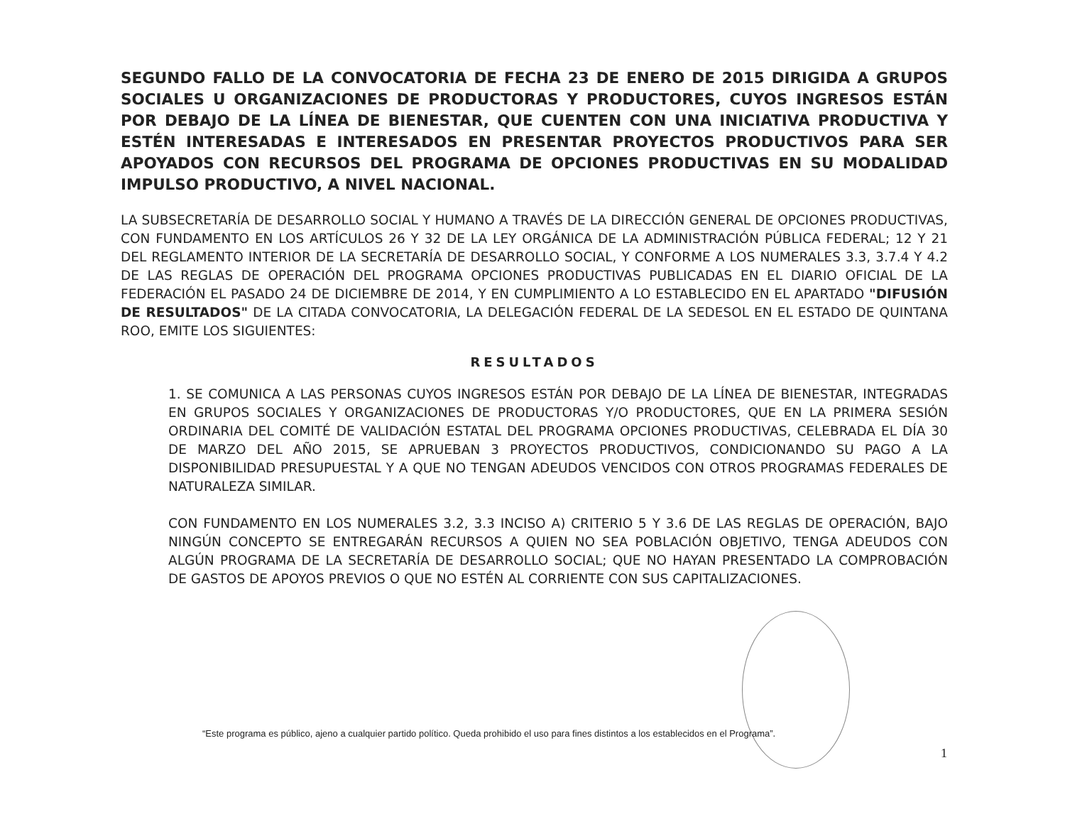SEGUNDO FALLO DE LA CONVOCATORIA DE FECHA 23 DE ENERO DE 2015 DIRIGIDA A GRUPOS SOCIALES U ORGANIZACIONES DE PRODUCTORAS Y PRODUCTORES, CUYOS INGRESOS ESTÁN POR DEBAJO DE LA LÍNEA DE BIENESTAR, QUE CUENTEN CON UNA INICIATIVA PRODUCTIVA Y ESTÉN INTERESADAS E INTERESADOS EN PRESENTAR PROYECTOS PRODUCTIVOS PARA SER APOYADOS CON RECURSOS DEL PROGRAMA DE OPCIONES PRODUCTIVAS EN SU MODALIDAD IMPULSO PRODUCTIVO, A NIVEL NACIONAL.
LA SUBSECRETARÍA DE DESARROLLO SOCIAL Y HUMANO A TRAVÉS DE LA DIRECCIÓN GENERAL DE OPCIONES PRODUCTIVAS, CON FUNDAMENTO EN LOS ARTÍCULOS 26 Y 32 DE LA LEY ORGÁNICA DE LA ADMINISTRACIÓN PÚBLICA FEDERAL; 12 Y 21 DEL REGLAMENTO INTERIOR DE LA SECRETARÍA DE DESARROLLO SOCIAL, Y CONFORME A LOS NUMERALES 3.3, 3.7.4 Y 4.2 DE LAS REGLAS DE OPERACIÓN DEL PROGRAMA OPCIONES PRODUCTIVAS PUBLICADAS EN EL DIARIO OFICIAL DE LA FEDERACIÓN EL PASADO 24 DE DICIEMBRE DE 2014, Y EN CUMPLIMIENTO A LO ESTABLECIDO EN EL APARTADO "DIFUSIÓN DE RESULTADOS" DE LA CITADA CONVOCATORIA, LA DELEGACIÓN FEDERAL DE LA SEDESOL EN EL ESTADO DE QUINTANA ROO, EMITE LOS SIGUIENTES:
RESULTADOS
1. SE COMUNICA A LAS PERSONAS CUYOS INGRESOS ESTÁN POR DEBAJO DE LA LÍNEA DE BIENESTAR, INTEGRADAS EN GRUPOS SOCIALES Y ORGANIZACIONES DE PRODUCTORAS Y/O PRODUCTORES, QUE EN LA PRIMERA SESIÓN ORDINARIA DEL COMITÉ DE VALIDACIÓN ESTATAL DEL PROGRAMA OPCIONES PRODUCTIVAS, CELEBRADA EL DÍA 30 DE MARZO DEL AÑO 2015, SE APRUEBAN 3 PROYECTOS PRODUCTIVOS, CONDICIONANDO SU PAGO A LA DISPONIBILIDAD PRESUPUESTAL Y A QUE NO TENGAN ADEUDOS VENCIDOS CON OTROS PROGRAMAS FEDERALES DE NATURALEZA SIMILAR.
CON FUNDAMENTO EN LOS NUMERALES 3.2, 3.3 INCISO A) CRITERIO 5 Y 3.6 DE LAS REGLAS DE OPERACIÓN, BAJO NINGÚN CONCEPTO SE ENTREGARÁN RECURSOS A QUIEN NO SEA POBLACIÓN OBJETIVO, TENGA ADEUDOS CON ALGÚN PROGRAMA DE LA SECRETARÍA DE DESARROLLO SOCIAL; QUE NO HAYAN PRESENTADO LA COMPROBACIÓN DE GASTOS DE APOYOS PREVIOS O QUE NO ESTÉN AL CORRIENTE CON SUS CAPITALIZACIONES.
“Este programa es público, ajeno a cualquier partido político. Queda prohibido el uso para fines distintos a los establecidos en el Programa”.
1